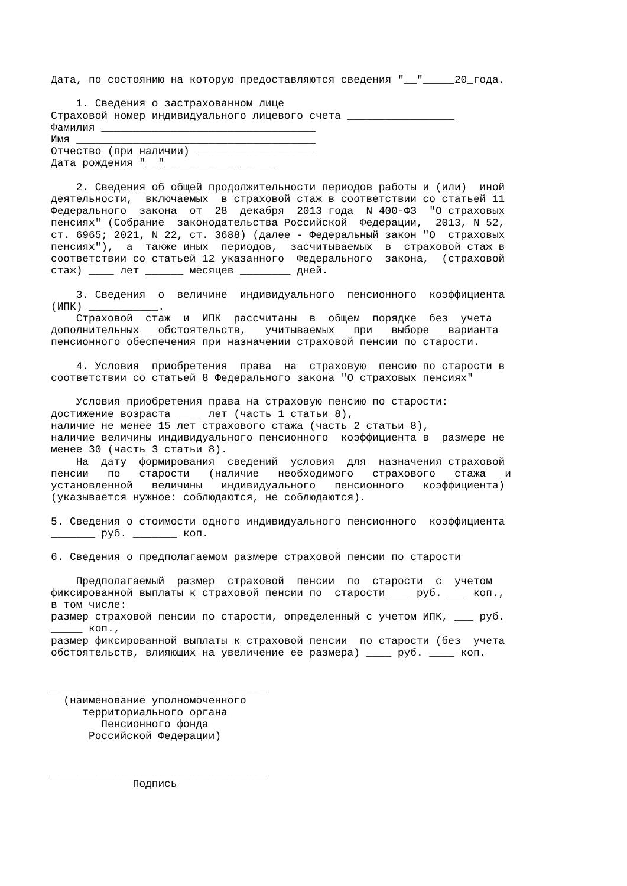Дата, по состоянию на которую предоставляются сведения "__"_____20_года.

    1. Сведения о застрахованном лице
Страховой номер индивидуального лицевого счета _________________
Фамилия __________________________________
Имя ______________________________________
Отчество (при наличии) ___________________
Дата рождения "__"___________ ______

    2. Сведения об общей продолжительности периодов работы и (или)  иной
деятельности,  включаемых  в страховой стаж в соответствии со статьей 11
Федерального  закона  от  28  декабря  2013 года  N 400-ФЗ  "О страховых
пенсиях" (Собрание  законодательства Российской  Федерации,  2013, N 52,
ст. 6965; 2021, N 22, ст. 3688) (далее - Федеральный закон "О  страховых
пенсиях"),  а  также иных  периодов,  засчитываемых  в  страховой стаж в
соответствии со статьей 12 указанного  Федерального  закона,  (страховой
стаж) ____ лет ______ месяцев ________ дней.

    3. Сведения  о  величине  индивидуального  пенсионного  коэффициента
(ИПК) ___________.
    Страховой  стаж  и  ИПК  рассчитаны  в  общем  порядке  без  учета
дополнительных   обстоятельств,   учитываемых   при   выборе   варианта
пенсионного обеспечения при назначении страховой пенсии по старости.

    4. Условия  приобретения  права  на  страховую  пенсию по старости в
соответствии со статьей 8 Федерального закона "О страховых пенсиях"

    Условия приобретения права на страховую пенсию по старости:
достижение возраста ____ лет (часть 1 статьи 8),
наличие не менее 15 лет страхового стажа (часть 2 статьи 8),
наличие величины индивидуального пенсионного  коэффициента в  размере не
менее 30 (часть 3 статьи 8).
    На  дату  формирования  сведений  условия  для  назначения страховой
пенсии   по   старости   (наличие   необходимого   страхового   стажа   и
установленной   величины   индивидуального   пенсионного   коэффициента)
(указывается нужное: соблюдаются, не соблюдаются).

5. Сведения о стоимости одного индивидуального пенсионного  коэффициента
_______ руб. _______ коп.

6. Сведения о предполагаемом размере страховой пенсии по старости

    Предполагаемый  размер  страховой  пенсии  по  старости  с  учетом
фиксированной выплаты к страховой пенсии по  старости ___ руб. ___ коп.,
в том числе:
размер страховой пенсии по старости, определенный с учетом ИПК, ___ руб.
_____ коп.,
размер фиксированной выплаты к страховой пенсии  по старости (без  учета
обстоятельств, влияющих на увеличение ее размера) ____ руб. ____ коп.


__________________________________
  (наименование уполномоченного
     территориального органа
        Пенсионного фонда
      Российской Федерации)


__________________________________
             Подпись